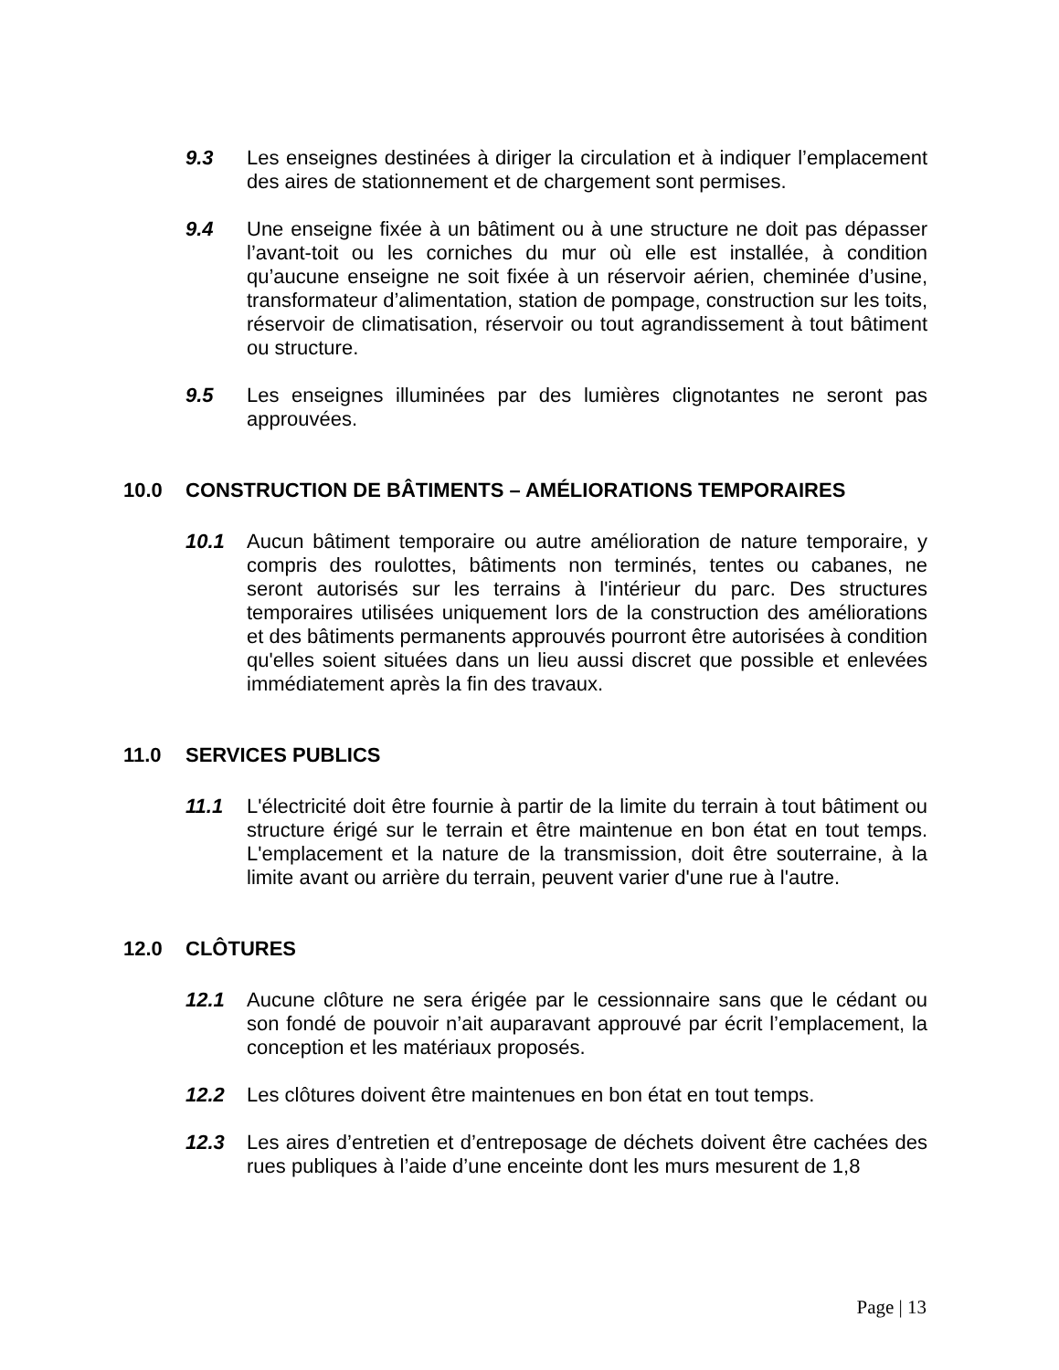9.3 Les enseignes destinées à diriger la circulation et à indiquer l’emplacement des aires de stationnement et de chargement sont permises.
9.4 Une enseigne fixée à un bâtiment ou à une structure ne doit pas dépasser l’avant-toit ou les corniches du mur où elle est installée, à condition qu’aucune enseigne ne soit fixée à un réservoir aérien, cheminée d’usine, transformateur d’alimentation, station de pompage, construction sur les toits, réservoir de climatisation, réservoir ou tout agrandissement à tout bâtiment ou structure.
9.5 Les enseignes illuminées par des lumières clignotantes ne seront pas approuvées.
10.0 CONSTRUCTION DE BÂTIMENTS – AMÉLIORATIONS TEMPORAIRES
10.1 Aucun bâtiment temporaire ou autre amélioration de nature temporaire, y compris des roulottes, bâtiments non terminés, tentes ou cabanes, ne seront autorisés sur les terrains à l'intérieur du parc. Des structures temporaires utilisées uniquement lors de la construction des améliorations et des bâtiments permanents approuvés pourront être autorisées à condition qu'elles soient situées dans un lieu aussi discret que possible et enlevées immédiatement après la fin des travaux.
11.0 SERVICES PUBLICS
11.1 L'électricité doit être fournie à partir de la limite du terrain à tout bâtiment ou structure érigé sur le terrain et être maintenue en bon état en tout temps. L'emplacement et la nature de la transmission, doit être souterraine, à la limite avant ou arrière du terrain, peuvent varier d'une rue à l'autre.
12.0 CLÔTURES
12.1 Aucune clôture ne sera érigée par le cessionnaire sans que le cédant ou son fondé de pouvoir n’ait auparavant approuvé par écrit l’emplacement, la conception et les matériaux proposés.
12.2 Les clôtures doivent être maintenues en bon état en tout temps.
12.3 Les aires d’entretien et d’entreposage de déchets doivent être cachées des rues publiques à l’aide d’une enceinte dont les murs mesurent de 1,8
Page | 13